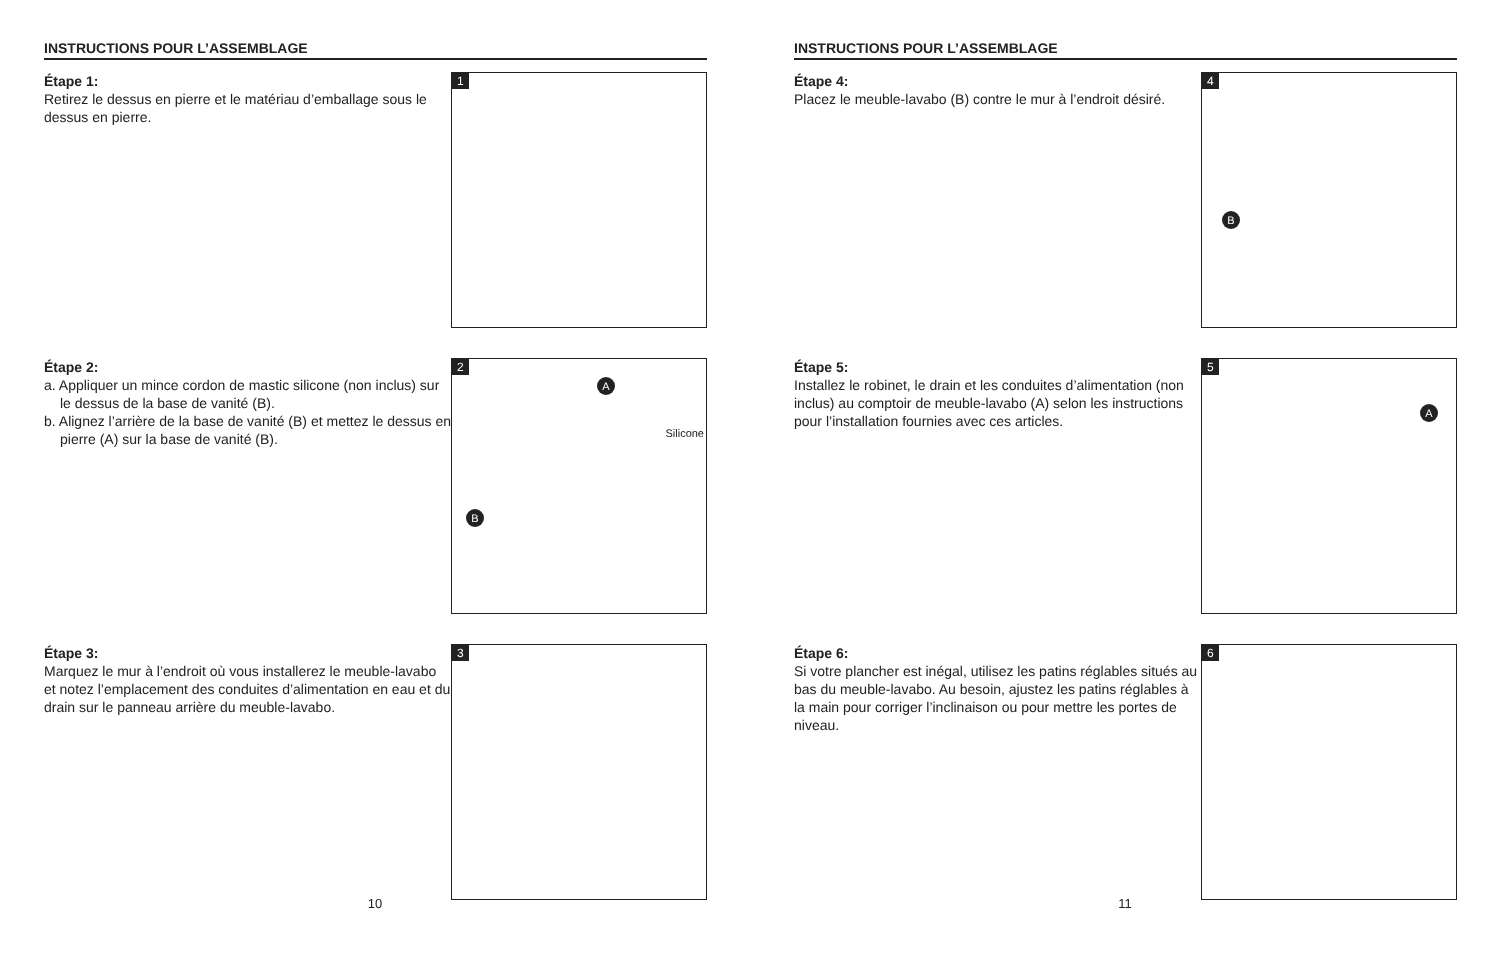INSTRUCTIONS POUR L’ASSEMBLAGE
Étape 1:
Retirez le dessus en pierre et le matériau d’emballage sous le dessus en pierre.
1
Étape 2:
a. Appliquer un mince cordon de mastic silicone (non inclus) sur le dessus de la base de vanité (B).
b. Alignez l’arrière de la base de vanité (B) et mettez le dessus en pierre (A) sur la base de vanité (B).
2
A
Silicone
B
Étape 3:
Marquez le mur à l’endroit où vous installerez le meuble-lavabo et notez l’emplacement des conduites d’alimentation en eau et du drain sur le panneau arrière du meuble-lavabo.
3
10
INSTRUCTIONS POUR L’ASSEMBLAGE
Étape 4:
Placez le meuble-lavabo (B) contre le mur à l’endroit désiré.
4
B
Étape 5:
Installez le robinet, le drain et les conduites d’alimentation (non inclus) au comptoir de meuble-lavabo (A) selon les instructions pour l’installation fournies avec ces articles.
5
A
Étape 6:
Si votre plancher est inégal, utilisez les patins réglables situés au bas du meuble-lavabo. Au besoin, ajustez les patins réglables à la main pour corriger l’inclinaison ou pour mettre les portes de niveau.
6
11